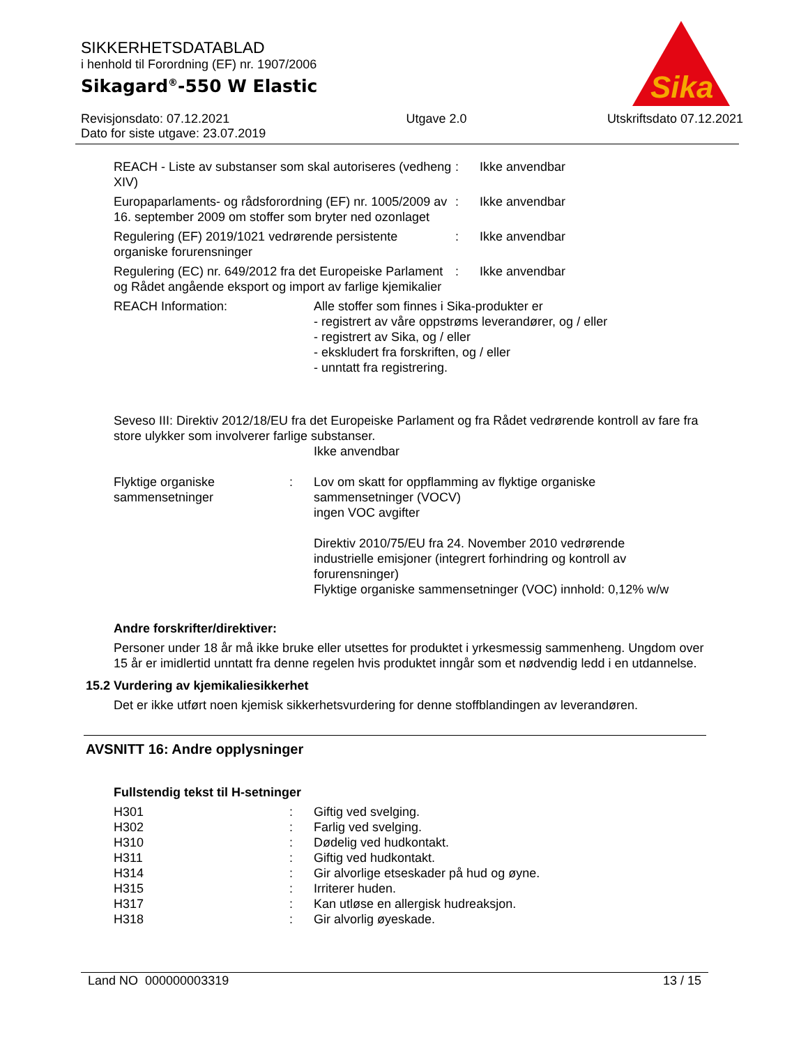SIKKERHETSDATABLAD
i henhold til Forordning (EF) nr. 1907/2006
Sikagard<sup>®</sup>-550 W Elastic
Revisjonsdato: 07.12.2021
Dato for siste utgave: 23.07.2019
Utgave 2.0 Utskriftsdato 07.12.2021
Sika
| REACH - Liste av substanser som skal autoriseres (vedheng XIV) | : | Ikke anvendbar |
| Europaparlaments- og rådsforordning (EF) nr. 1005/2009 av 16. september 2009 om stoffer som bryter ned ozonlaget | : | Ikke anvendbar |
| Regulering (EF) 2019/1021 vedrørende persistente organiske forurensninger | : | Ikke anvendbar |
| Regulering (EC) nr. 649/2012 fra det Europeiske Parlament og Rådet angående eksport og import av farlige kjemikalier | : | Ikke anvendbar |
| REACH Information: | Alle stoffer som finnes i Sika-produkter er - registrert av våre oppstrøms leverandører, og / eller - registrert av Sika, og / eller - ekskludert fra forskriften, og / eller - unntatt fra registrering. |
Seveso III: Direktiv 2012/18/EU fra det Europeiske Parlament og fra Rådet vedrørende kontroll av fare fra store ulykker som involverer farlige substanser.
Ikke anvendbar
| Flyktige organiske sammensetninger | : | Lov om skatt for oppflamming av flyktige organiske sammensetninger (VOCV) ingen VOC avgifter Direktiv 2010/75/EU fra 24. November 2010 vedrørende industrielle emisjoner (integrert forhindring og kontroll av forurensninger) Flyktige organiske sammensetninger (VOC) innhold: 0,12% w/w |
Andre forskrifter/direktiver:
Personer under 18 år må ikke bruke eller utsettes for produktet i yrkesmessig sammenheng. Ungdom over 15 år er imidlertid unntatt fra denne regelen hvis produktet inngår som et nødvendig ledd i en utdannelse.
15.2 Vurdering av kjemikaliesikkerhet
Det er ikke utført noen kjemisk sikkerhetsvurdering for denne stoffblandingen av leverandøren.
AVSNITT 16: Andre opplysninger
Fullstendig tekst til H-setninger
| H301 | : | Giftig ved svelging. |
| H302 | : | Farlig ved svelging. |
| H310 | : | Dødelig ved hudkontakt. |
| H311 | : | Giftig ved hudkontakt. |
| H314 | : | Gir alvorlige etseskader på hud og øyne. |
| H315 | : | Irriterer huden. |
| H317 | : | Kan utløse en allergisk hudreaksjon. |
| H318 | : | Gir alvorlig øyeskade. |
Land NO 000000003319 13 / 15